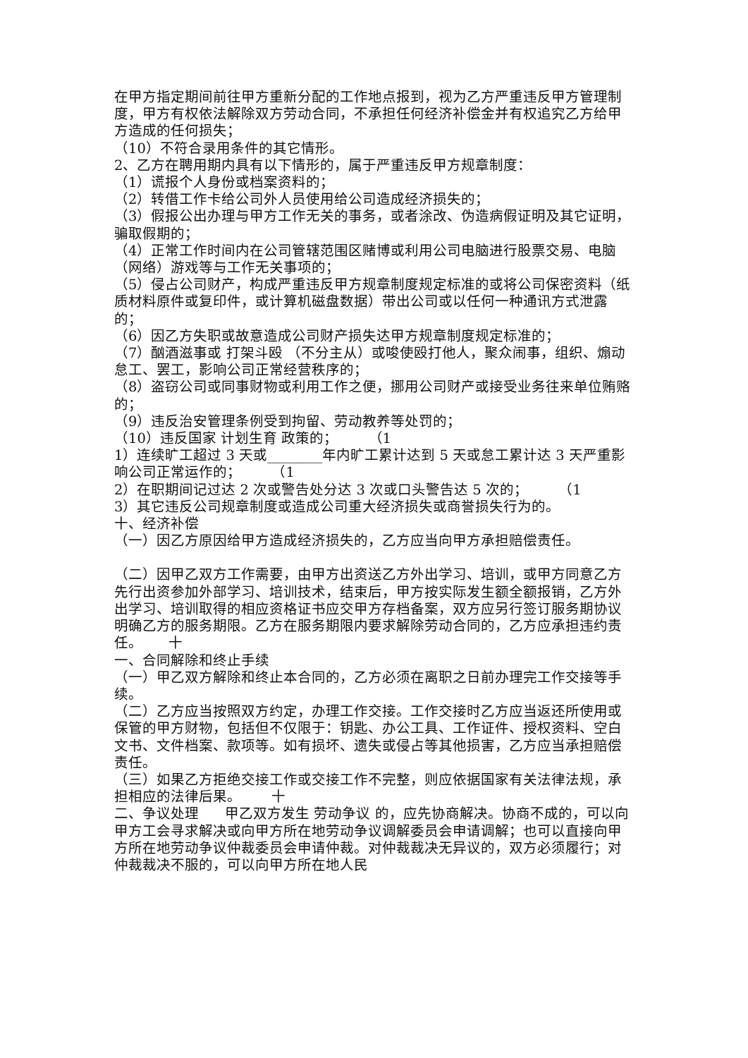在甲方指定期间前往甲方重新分配的工作地点报到，视为乙方严重违反甲方管理制度，甲方有权依法解除双方劳动合同，不承担任何经济补偿金并有权追究乙方给甲方造成的任何损失；
（10）不符合录用条件的其它情形。
2、乙方在聘用期内具有以下情形的，属于严重违反甲方规章制度：
（1）谎报个人身份或档案资料的；
（2）转借工作卡给公司外人员使用给公司造成经济损失的；
（3）假报公出办理与甲方工作无关的事务，或者涂改、伪造病假证明及其它证明，骗取假期的；
（4）正常工作时间内在公司管辖范围区赌博或利用公司电脑进行股票交易、电脑（网络）游戏等与工作无关事项的；
（5）侵占公司财产，构成严重违反甲方规章制度规定标准的或将公司保密资料（纸质材料原件或复印件，或计算机磁盘数据）带出公司或以任何一种通讯方式泄露的；
（6）因乙方失职或故意造成公司财产损失达甲方规章制度规定标准的；
（7）酗酒滋事或 打架斗殴 （不分主从）或唆使殴打他人，聚众闹事，组织、煽动怠工、罢工，影响公司正常经营秩序的；
（8）盗窃公司或同事财物或利用工作之便，挪用公司财产或接受业务往来单位贿赂的；
（9）违反治安管理条例受到拘留、劳动教养等处罚的；
（10）违反国家 计划生育 政策的； （1
1）连续旷工超过 3 天或________年内旷工累计达到 5 天或怠工累计达 3 天严重影响公司正常运作的； （1
2）在职期间记过达 2 次或警告处分达 3 次或口头警告达 5 次的； （1
3）其它违反公司规章制度或造成公司重大经济损失或商誉损失行为的。
十、经济补偿
（一）因乙方原因给甲方造成经济损失的，乙方应当向甲方承担赔偿责任。
（二）因甲乙双方工作需要，由甲方出资送乙方外出学习、培训，或甲方同意乙方先行出资参加外部学习、培训技术，结束后，甲方按实际发生额全额报销，乙方外出学习、培训取得的相应资格证书应交甲方存档备案，双方应另行签订服务期协议明确乙方的服务期限。乙方在服务期限内要求解除劳动合同的，乙方应承担违约责任。 十
一、合同解除和终止手续
（一）甲乙双方解除和终止本合同的，乙方必须在离职之日前办理完工作交接等手续。
（二）乙方应当按照双方约定，办理工作交接。工作交接时乙方应当返还所使用或保管的甲方财物，包括但不仅限于：钥匙、办公工具、工作证件、授权资料、空白文书、文件档案、款项等。如有损坏、遗失或侵占等其他损害，乙方应当承担赔偿责任。
（三）如果乙方拒绝交接工作或交接工作不完整，则应依据国家有关法律法规，承担相应的法律后果。 十
二、争议处理 甲乙双方发生 劳动争议 的，应先协商解决。协商不成的，可以向甲方工会寻求解决或向甲方所在地劳动争议调解委员会申请调解；也可以直接向甲方所在地劳动争议仲裁委员会申请仲裁。对仲裁裁决无异议的，双方必须履行；对仲裁裁决不服的，可以向甲方所在地人民